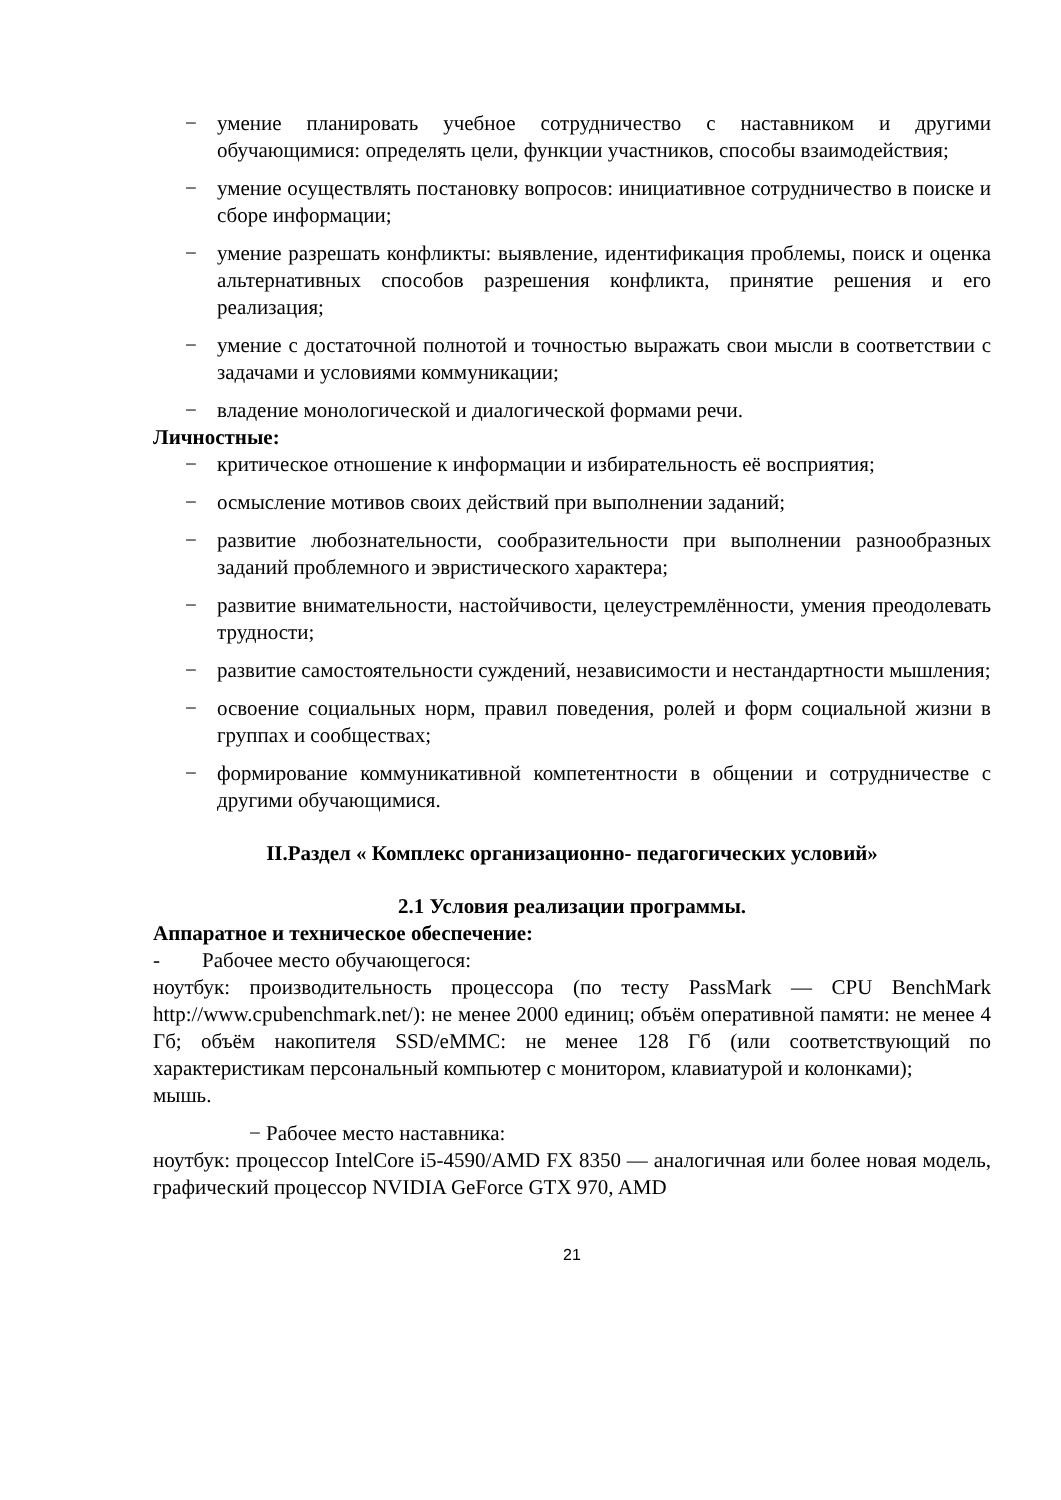− умение планировать учебное сотрудничество с наставником и другими обучающимися: определять цели, функции участников, способы взаимодействия;
− умение осуществлять постановку вопросов: инициативное сотрудничество в поиске и сборе информации;
− умение разрешать конфликты: выявление, идентификация проблемы, поиск и оценка альтернативных способов разрешения конфликта, принятие решения и его реализация;
− умение с достаточной полнотой и точностью выражать свои мысли в соответствии с задачами и условиями коммуникации;
− владение монологической и диалогической формами речи.
Личностные:
− критическое отношение к информации и избирательность её восприятия;
− осмысление мотивов своих действий при выполнении заданий;
− развитие любознательности, сообразительности при выполнении разнообразных заданий проблемного и эвристического характера;
− развитие внимательности, настойчивости, целеустремлённости, умения преодолевать трудности;
− развитие самостоятельности суждений, независимости и нестандартности мышления;
− освоение социальных норм, правил поведения, ролей и форм социальной жизни в группах и сообществах;
− формирование коммуникативной компетентности в общении и сотрудничестве с другими обучающимися.
II.Раздел « Комплекс организационно- педагогических условий»
2.1 Условия реализации программы.
Аппаратное и техническое обеспечение:
- Рабочее место обучающегося:
ноутбук: производительность процессора (по тесту PassMark — CPU BenchMark http://www.cpubenchmark.net/): не менее 2000 единиц; объём оперативной памяти: не менее 4 Гб; объём накопителя SSD/eMMC: не менее 128 Гб (или соответствующий по характеристикам персональный компьютер с монитором, клавиатурой и колонками);
мышь.
− Рабочее место наставника:
ноутбук: процессор IntelCore i5-4590/AMD FX 8350 — аналогичная или более новая модель, графический процессор NVIDIA GeForce GTX 970, AMD
21